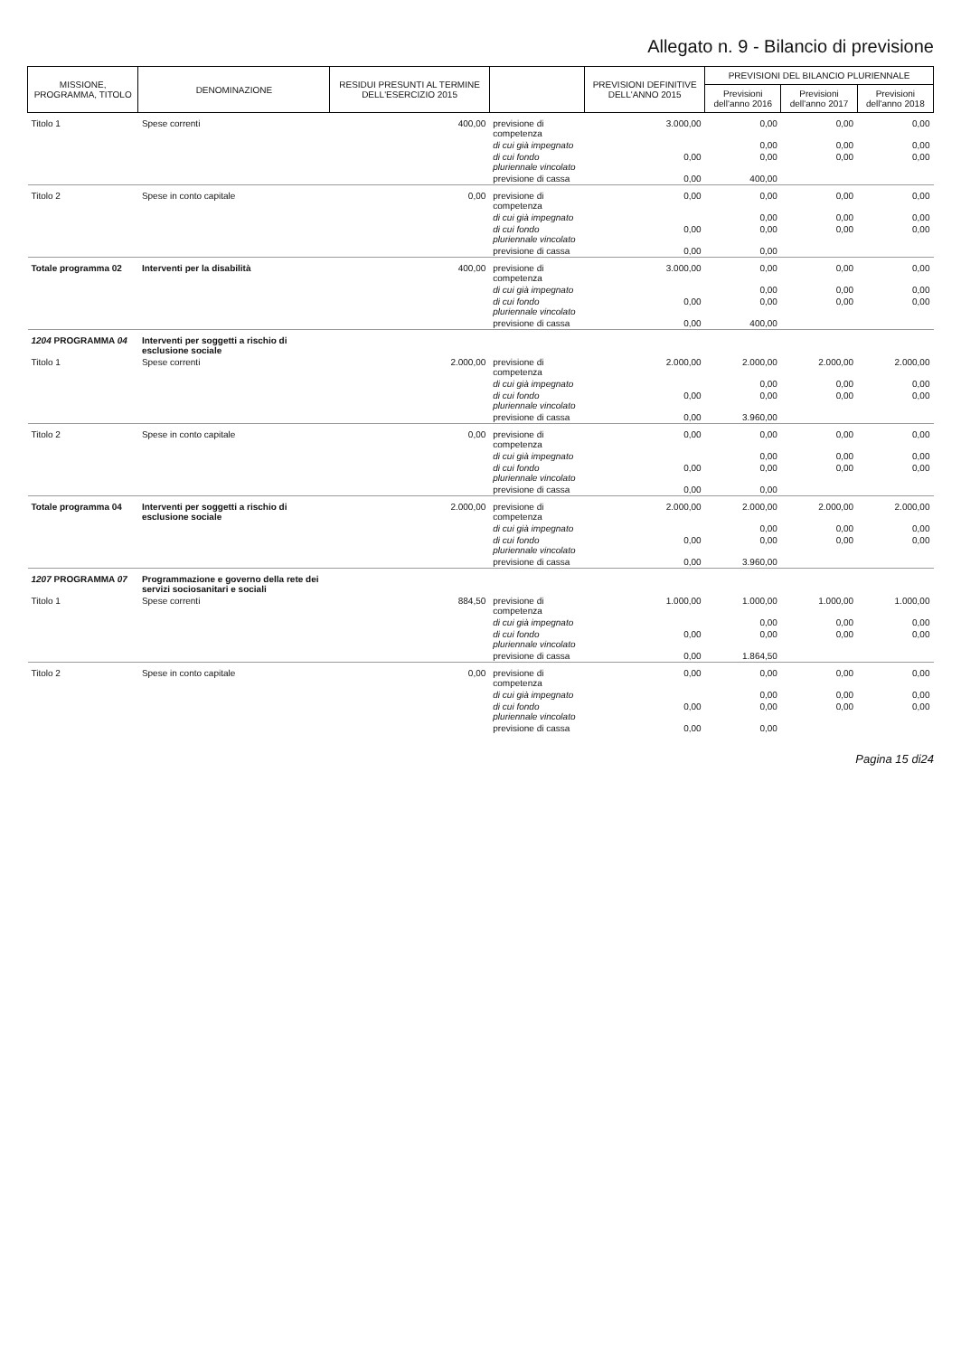Allegato n. 9 - Bilancio di previsione
| MISSIONE, PROGRAMMA, TITOLO | DENOMINAZIONE | RESIDUI PRESUNTI AL TERMINE DELL'ESERCIZIO 2015 | | PREVISIONI DEFINITIVE DELL'ANNO 2015 | PREVISIONI DEL BILANCIO PLURIENNALE | | |
| --- | --- | --- | --- | --- | --- | --- | --- |
| | | | | | Previsioni dell'anno 2016 | Previsioni dell'anno 2017 | Previsioni dell'anno 2018 |
| Titolo 1 | Spese correnti | 400,00 | previsione di competenza | 3.000,00 | 0,00 | 0,00 | 0,00 |
| | | | di cui già impegnato | | 0,00 | 0,00 | 0,00 |
| | | | di cui fondo pluriennale vincolato | 0,00 | 0,00 | 0,00 | 0,00 |
| | | | previsione di cassa | 0,00 | 400,00 | | |
| Titolo 2 | Spese in conto capitale | 0,00 | previsione di competenza | 0,00 | 0,00 | 0,00 | 0,00 |
| | | | di cui già impegnato | | 0,00 | 0,00 | 0,00 |
| | | | di cui fondo pluriennale vincolato | 0,00 | 0,00 | 0,00 | 0,00 |
| | | | previsione di cassa | 0,00 | 0,00 | | |
| Totale programma 02 | Interventi per la disabilità | 400,00 | previsione di competenza | 3.000,00 | 0,00 | 0,00 | 0,00 |
| | | | di cui già impegnato | | 0,00 | 0,00 | 0,00 |
| | | | di cui fondo pluriennale vincolato | 0,00 | 0,00 | 0,00 | 0,00 |
| | | | previsione di cassa | 0,00 | 400,00 | | |
| 1204 PROGRAMMA 04 | Interventi per soggetti a rischio di esclusione sociale | | | | | | |
| Titolo 1 | Spese correnti | 2.000,00 | previsione di competenza | 2.000,00 | 2.000,00 | 2.000,00 | 2.000,00 |
| | | | di cui già impegnato | | 0,00 | 0,00 | 0,00 |
| | | | di cui fondo pluriennale vincolato | 0,00 | 0,00 | 0,00 | 0,00 |
| | | | previsione di cassa | 0,00 | 3.960,00 | | |
| Titolo 2 | Spese in conto capitale | 0,00 | previsione di competenza | 0,00 | 0,00 | 0,00 | 0,00 |
| | | | di cui già impegnato | | 0,00 | 0,00 | 0,00 |
| | | | di cui fondo pluriennale vincolato | 0,00 | 0,00 | 0,00 | 0,00 |
| | | | previsione di cassa | 0,00 | 0,00 | | |
| Totale programma 04 | Interventi per soggetti a rischio di esclusione sociale | 2.000,00 | previsione di competenza | 2.000,00 | 2.000,00 | 2.000,00 | 2.000,00 |
| | | | di cui già impegnato | | 0,00 | 0,00 | 0,00 |
| | | | di cui fondo pluriennale vincolato | 0,00 | 0,00 | 0,00 | 0,00 |
| | | | previsione di cassa | 0,00 | 3.960,00 | | |
| 1207 PROGRAMMA 07 | Programmazione e governo della rete dei servizi sociosanitari e sociali | | | | | | |
| Titolo 1 | Spese correnti | 884,50 | previsione di competenza | 1.000,00 | 1.000,00 | 1.000,00 | 1.000,00 |
| | | | di cui già impegnato | | 0,00 | 0,00 | 0,00 |
| | | | di cui fondo pluriennale vincolato | 0,00 | 0,00 | 0,00 | 0,00 |
| | | | previsione di cassa | 0,00 | 1.864,50 | | |
| Titolo 2 | Spese in conto capitale | 0,00 | previsione di competenza | 0,00 | 0,00 | 0,00 | 0,00 |
| | | | di cui già impegnato | | 0,00 | 0,00 | 0,00 |
| | | | di cui fondo pluriennale vincolato | 0,00 | 0,00 | 0,00 | 0,00 |
| | | | previsione di cassa | 0,00 | 0,00 | | |
Pagina 15 di24